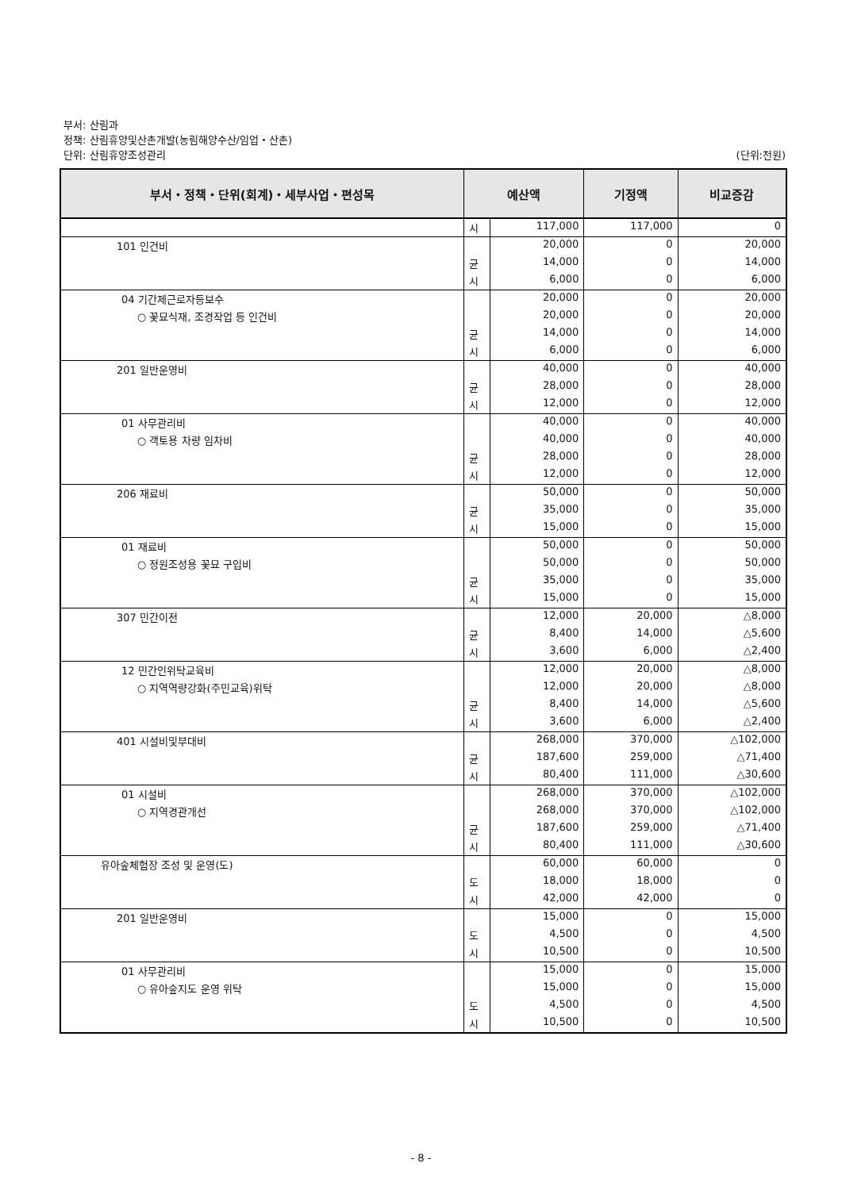부서: 산림과
정책: 산림휴양및산촌개발(농림해양수산/임업・산촌)
단위: 산림휴양조성관리
(단위:천원)
| 부서・정책・단위(회계)・세부사업・편성목 | 예산액 | | 기정액 | 비교증감 |
| --- | --- | --- | --- | --- |
| | 시 | 117,000 | 117,000 | 0 |
| 101 인건비 | | 20,000 | 0 | 20,000 |
| | 균 | 14,000 | 0 | 14,000 |
| | 시 | 6,000 | 0 | 6,000 |
| 04 기간제근로자등보수 | | 20,000 | 0 | 20,000 |
| ○ 꽃묘식재, 조경작업 등 인건비 | | 20,000 | 0 | 20,000 |
| | 균 | 14,000 | 0 | 14,000 |
| | 시 | 6,000 | 0 | 6,000 |
| 201 일반운영비 | | 40,000 | 0 | 40,000 |
| | 균 | 28,000 | 0 | 28,000 |
| | 시 | 12,000 | 0 | 12,000 |
| 01 사무관리비 | | 40,000 | 0 | 40,000 |
| ○ 객토용 차량 임차비 | | 40,000 | 0 | 40,000 |
| | 균 | 28,000 | 0 | 28,000 |
| | 시 | 12,000 | 0 | 12,000 |
| 206 재료비 | | 50,000 | 0 | 50,000 |
| | 균 | 35,000 | 0 | 35,000 |
| | 시 | 15,000 | 0 | 15,000 |
| 01 재료비 | | 50,000 | 0 | 50,000 |
| ○ 정원조성용 꽃묘 구입비 | | 50,000 | 0 | 50,000 |
| | 균 | 35,000 | 0 | 35,000 |
| | 시 | 15,000 | 0 | 15,000 |
| 307 민간이전 | | 12,000 | 20,000 | △8,000 |
| | 균 | 8,400 | 14,000 | △5,600 |
| | 시 | 3,600 | 6,000 | △2,400 |
| 12 민간인위탁교육비 | | 12,000 | 20,000 | △8,000 |
| ○ 지역역량강화(주민교육)위탁 | | 12,000 | 20,000 | △8,000 |
| | 균 | 8,400 | 14,000 | △5,600 |
| | 시 | 3,600 | 6,000 | △2,400 |
| 401 시설비및부대비 | | 268,000 | 370,000 | △102,000 |
| | 균 | 187,600 | 259,000 | △71,400 |
| | 시 | 80,400 | 111,000 | △30,600 |
| 01 시설비 | | 268,000 | 370,000 | △102,000 |
| ○ 지역경관개선 | | 268,000 | 370,000 | △102,000 |
| | 균 | 187,600 | 259,000 | △71,400 |
| | 시 | 80,400 | 111,000 | △30,600 |
| 유아숲체험장 조성 및 운영(도) | | 60,000 | 60,000 | 0 |
| | 도 | 18,000 | 18,000 | 0 |
| | 시 | 42,000 | 42,000 | 0 |
| 201 일반운영비 | | 15,000 | 0 | 15,000 |
| | 도 | 4,500 | 0 | 4,500 |
| | 시 | 10,500 | 0 | 10,500 |
| 01 사무관리비 | | 15,000 | 0 | 15,000 |
| ○ 유아숲지도 운영 위탁 | | 15,000 | 0 | 15,000 |
| | 도 | 4,500 | 0 | 4,500 |
| | 시 | 10,500 | 0 | 10,500 |
- 8 -